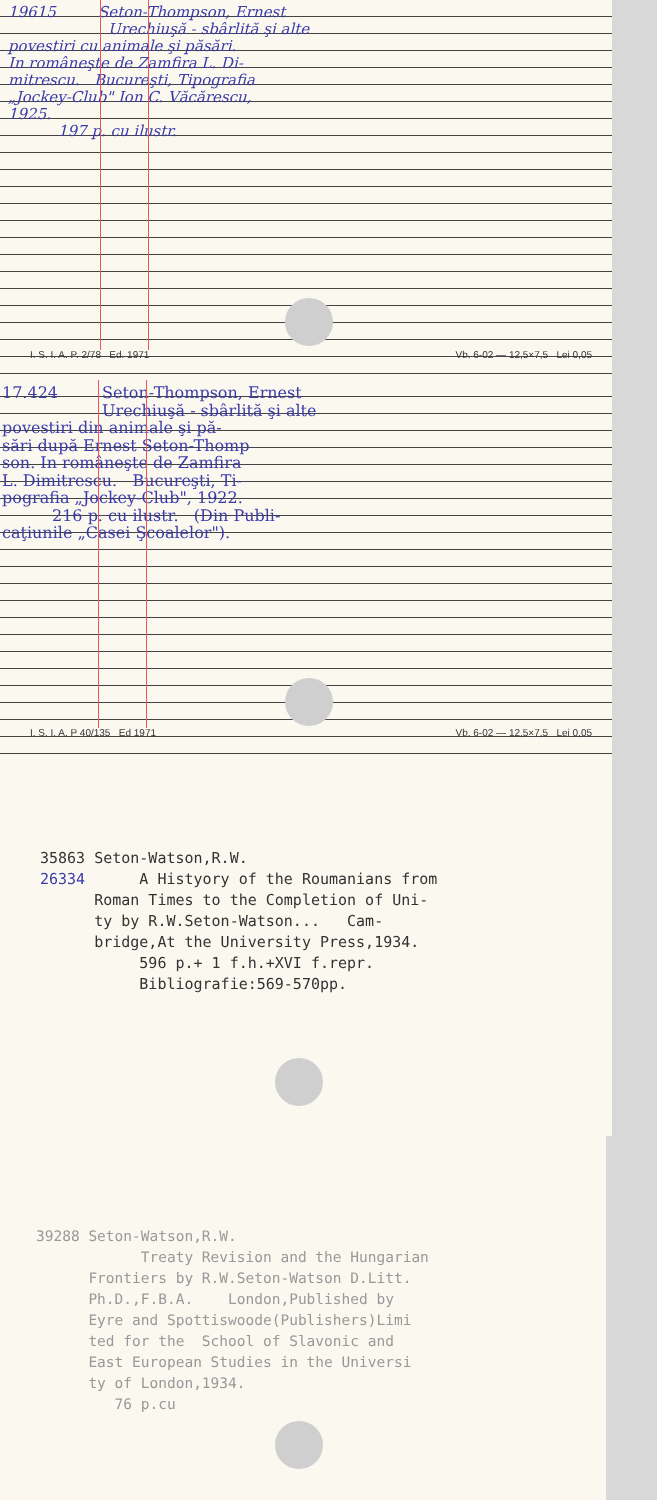19615 Seton-Thompson, Ernest
Urechiuşă - sbârlită şi alte
povestiri cu animale şi păsări.
In româneşte de Zamfira L. Di-
mitrescu. Bucureşti, Tipografia
„Jockey-Club" Ion C. Văcărescu,
1925.
197 p. cu ilustr.
I. S. I. A. P. 2/78 Ed. 1971 Vb. 6-02 — 12,5×7,5 Lei 0,05
17.424 Seton-Thompson, Ernest
Urechiuşă - sbârlită şi alte
povestiri din animale şi pă-
sări după Ernest Seton-Thomp
son. In româneşte de Zamfira
L. Dimitrescu. Bucureşti, Ti-
pografia „Jockey-Club", 1922.
216 p. cu ilustr. (Din Publi-
caţiunile „Casei Şcoalelor").
I. S. I. A. P 40/135 Ed 1971 Vb. 6-02 — 12,5×7,5 Lei 0,05
35863 Seton-Watson,R.W. 26334 A Histyory of the Roumanians from Roman Times to the Completion of Uni- ty by R.W.Seton-Watson... Cam- bridge,At the University Press,1934. 596 p.+ 1 f.h.+XVI f.repr. Bibliografie:569-570pp.
39288 Seton-Watson,R.W. Treaty Revision and the Hungarian Frontiers by R.W.Seton-Watson D.Litt. Ph.D.,F.B.A. London,Published by Eyre and Spottiswoode(Publishers)Limi ted for the School of Slavonic and East European Studies in the Universi ty of London,1934. 76 p.cu